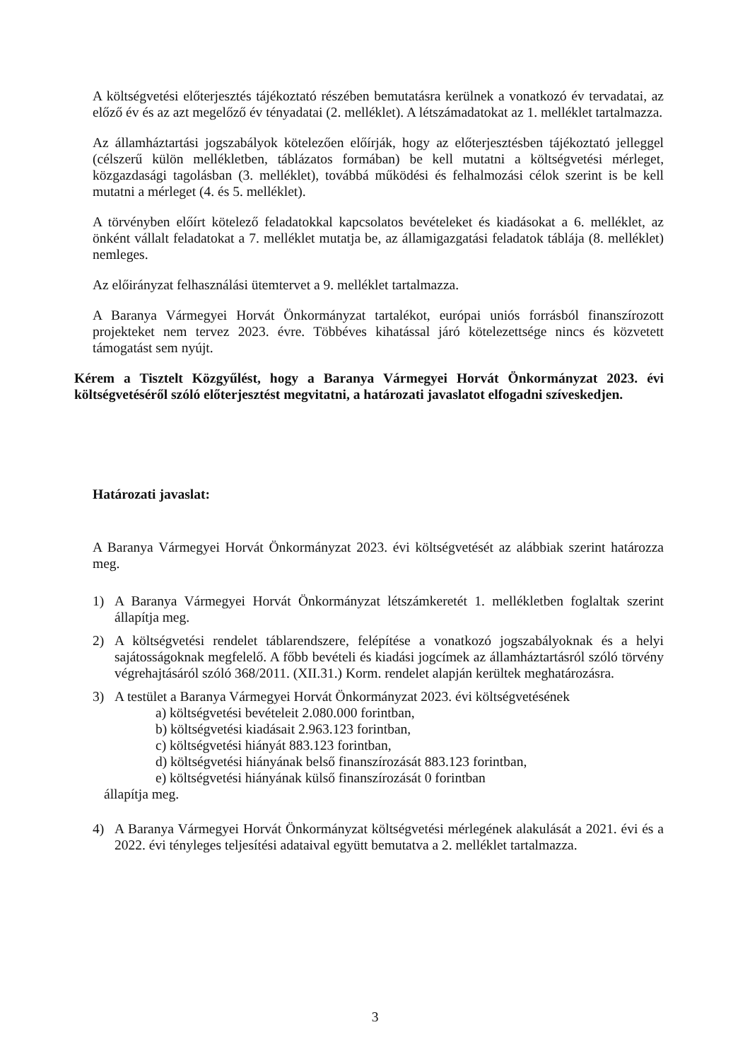A költségvetési előterjesztés tájékoztató részében bemutatásra kerülnek a vonatkozó év tervadatai, az előző év és az azt megelőző év tényadatai (2. melléklet). A létszámadatokat az 1. melléklet tartalmazza.
Az államháztartási jogszabályok kötelezően előírják, hogy az előterjesztésben tájékoztató jelleggel (célszerű külön mellékletben, táblázatos formában) be kell mutatni a költségvetési mérleget, közgazdasági tagolásban (3. melléklet), továbbá működési és felhalmozási célok szerint is be kell mutatni a mérleget (4. és 5. melléklet).
A törvényben előírt kötelező feladatokkal kapcsolatos bevételeket és kiadásokat a 6. melléklet, az önként vállalt feladatokat a 7. melléklet mutatja be, az államigazgatási feladatok táblája (8. melléklet) nemleges.
Az előirányzat felhasználási ütemtervet a 9. melléklet tartalmazza.
A Baranya Vármegyei Horvát Önkormányzat tartalékot, európai uniós forrásból finanszírozott projekteket nem tervez 2023. évre. Többéves kihatással járó kötelezettsége nincs és közvetett támogatást sem nyújt.
Kérem a Tisztelt Közgyűlést, hogy a Baranya Vármegyei Horvát Önkormányzat 2023. évi költségvetéséről szóló előterjesztést megvitatni, a határozati javaslatot elfogadni szíveskedjen.
Határozati javaslat:
A Baranya Vármegyei Horvát Önkormányzat 2023. évi költségvetését az alábbiak szerint határozza meg.
1) A Baranya Vármegyei Horvát Önkormányzat létszámkeretét 1. mellékletben foglaltak szerint állapítja meg.
2) A költségvetési rendelet táblarendszere, felépítése a vonatkozó jogszabályoknak és a helyi sajátosságoknak megfelelő. A főbb bevételi és kiadási jogcímek az államháztartásról szóló törvény végrehajtásáról szóló 368/2011. (XII.31.) Korm. rendelet alapján kerültek meghatározásra.
3) A testület a Baranya Vármegyei Horvát Önkormányzat 2023. évi költségvetésének
a) költségvetési bevételeit 2.080.000 forintban,
b) költségvetési kiadásait 2.963.123 forintban,
c) költségvetési hiányát 883.123 forintban,
d) költségvetési hiányának belső finanszírozását 883.123 forintban,
e) költségvetési hiányának külső finanszírozását 0 forintban
állapítja meg.
4) A Baranya Vármegyei Horvát Önkormányzat költségvetési mérlegének alakulását a 2021. évi és a 2022. évi tényleges teljesítési adataival együtt bemutatva a 2. melléklet tartalmazza.
3